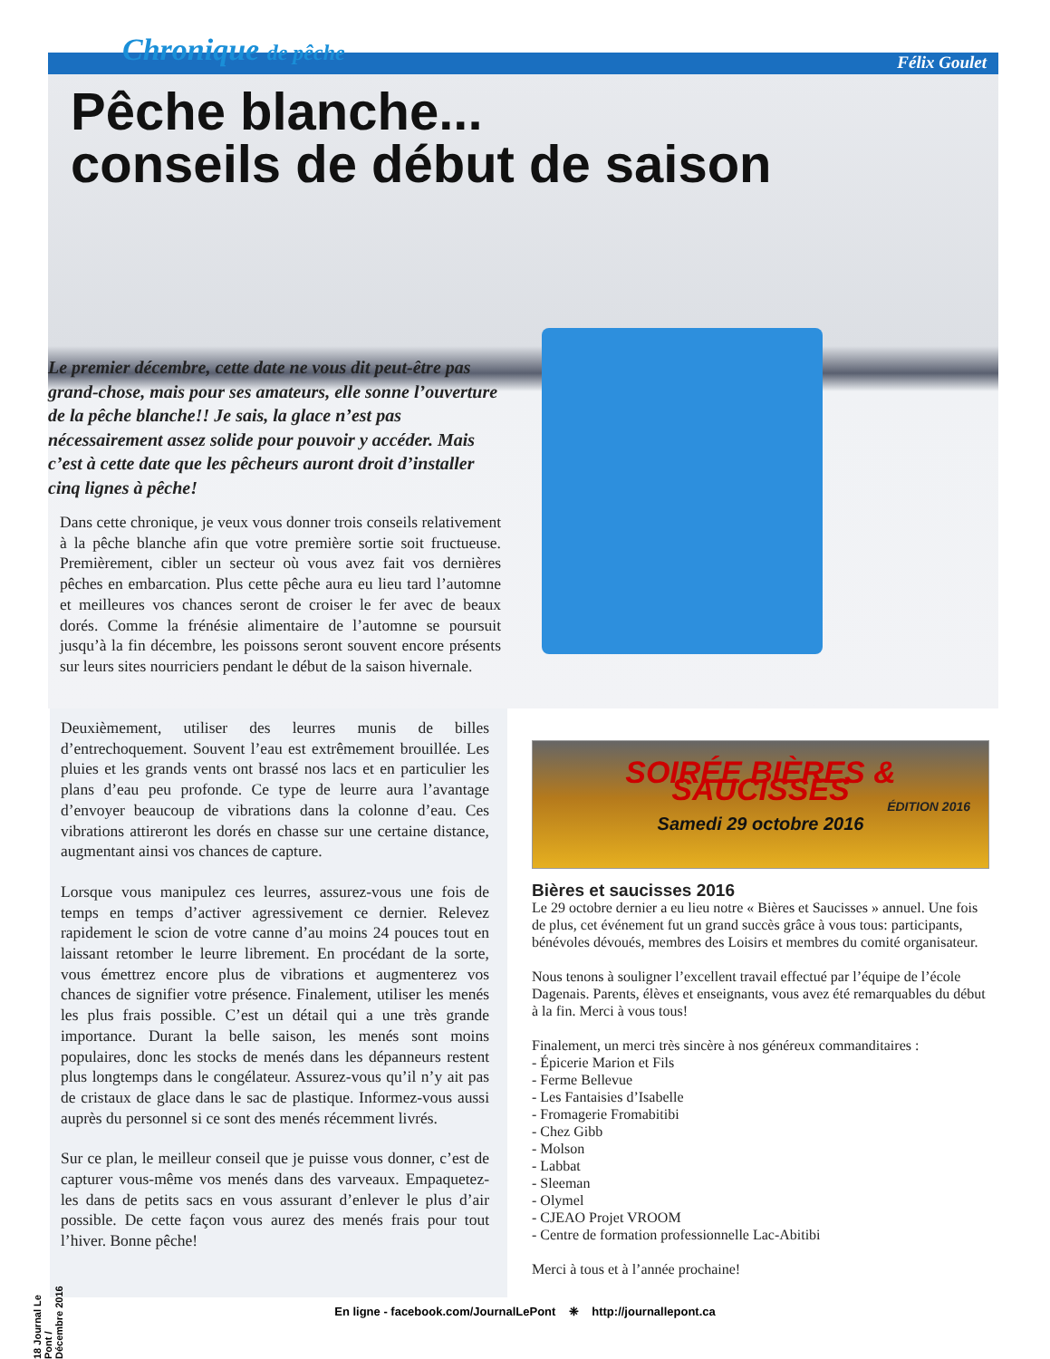Chronique de pêche Félix Goulet
Pêche blanche...
conseils de début de saison
Le premier décembre, cette date ne vous dit peut-être pas grand-chose, mais pour ses amateurs, elle sonne l’ouverture de la pêche blanche!! Je sais, la glace n’est pas nécessairement assez solide pour pouvoir y accéder. Mais c’est à cette date que les pêcheurs auront droit d’installer cinq lignes à pêche!
Dans cette chronique, je veux vous donner trois conseils relativement à la pêche blanche afin que votre première sortie soit fructueuse. Premièrement, cibler un secteur où vous avez fait vos dernières pêches en embarcation. Plus cette pêche aura eu lieu tard l’automne et meilleures vos chances seront de croiser le fer avec de beaux dorés. Comme la frénésie alimentaire de l’automne se poursuit jusqu’à la fin décembre, les poissons seront souvent encore présents sur leurs sites nourriciers pendant le début de la saison hivernale.
Deuxièmement, utiliser des leurres munis de billes d’entrechoquement. Souvent l’eau est extrêmement brouillée. Les pluies et les grands vents ont brassé nos lacs et en particulier les plans d’eau peu profonde. Ce type de leurre aura l’avantage d’envoyer beaucoup de vibrations dans la colonne d’eau. Ces vibrations attireront les dorés en chasse sur une certaine distance, augmentant ainsi vos chances de capture.
Lorsque vous manipulez ces leurres, assurez-vous une fois de temps en temps d’activer agressivement ce dernier. Relevez rapidement le scion de votre canne d’au moins 24 pouces tout en laissant retomber le leurre librement. En procédant de la sorte, vous émettrez encore plus de vibrations et augmenterez vos chances de signifier votre présence. Finalement, utiliser les menés les plus frais possible. C’est un détail qui a une très grande importance. Durant la belle saison, les menés sont moins populaires, donc les stocks de menés dans les dépanneurs restent plus longtemps dans le congélateur. Assurez-vous qu’il n’y ait pas de cristaux de glace dans le sac de plastique. Informez-vous aussi auprès du personnel si ce sont des menés récemment livrés.
Sur ce plan, le meilleur conseil que je puisse vous donner, c’est de capturer vous-même vos menés dans des varveaux. Empaquetez-les dans de petits sacs en vous assurant d’enlever le plus d’air possible. De cette façon vous aurez des menés frais pour tout l’hiver. Bonne pêche!
SOIRÉE BIÈRES & SAUCISSES
ÉDITION 2016
Samedi 29 octobre 2016
Bières et saucisses 2016
Le 29 octobre dernier a eu lieu notre « Bières et Saucisses » annuel. Une fois de plus, cet événement fut un grand succès grâce à vous tous: participants, bénévoles dévoués, membres des Loisirs et membres du comité organisateur.
Nous tenons à souligner l’excellent travail effectué par l’équipe de l’école Dagenais. Parents, élèves et enseignants, vous avez été remarquables du début à la fin. Merci à vous tous!
Finalement, un merci très sincère à nos généreux commanditaires :
- Épicerie Marion et Fils
- Ferme Bellevue
- Les Fantaisies d’Isabelle
- Fromagerie Fromabitibi
- Chez Gibb
- Molson
- Labbat
- Sleeman
- Olymel
- CJEAO Projet VROOM
- Centre de formation professionnelle Lac-Abitibi
Merci à tous et à l’année prochaine!
18 Journal Le Pont / Décembre 2016
En ligne - facebook.com/JournalLePont ❈ http://journallepont.ca